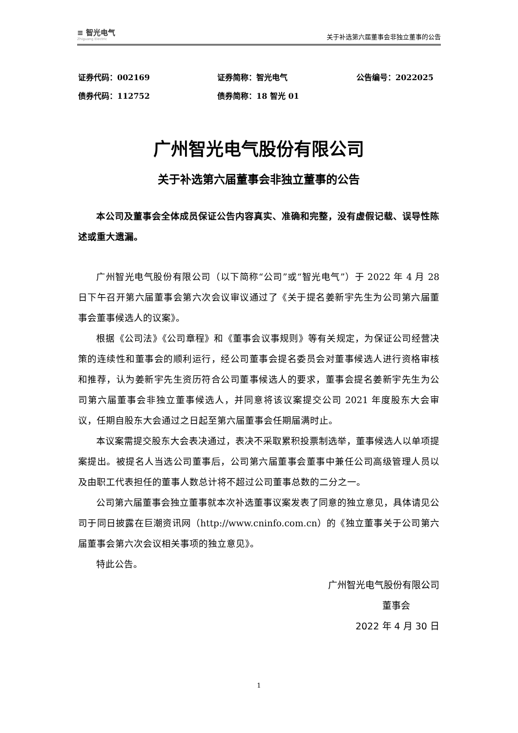≡ 智光电气
Zhiguang Electric
关于补选第六届董事会非独立董事的公告
证券代码：002169
证券简称：智光电气
公告编号：2022025
债券代码：112752
债券简称：18 智光 01
广州智光电气股份有限公司
关于补选第六届董事会非独立董事的公告
本公司及董事会全体成员保证公告内容真实、准确和完整，没有虚假记载、误导性陈述或重大遗漏。
广州智光电气股份有限公司（以下简称“公司”或“智光电气”）于 2022 年 4 月 28 日下午召开第六届董事会第六次会议审议通过了《关于提名姜新宇先生为公司第六届董事会董事候选人的议案》。
根据《公司法》《公司章程》和《董事会议事规则》等有关规定，为保证公司经营决策的连续性和董事会的顺利运行，经公司董事会提名委员会对董事候选人进行资格审核和推荐，认为姜新宇先生资历符合公司董事候选人的要求，董事会提名姜新宇先生为公司第六届董事会非独立董事候选人，并同意将该议案提交公司 2021 年度股东大会审议，任期自股东大会通过之日起至第六届董事会任期届满时止。
本议案需提交股东大会表决通过，表决不采取累积投票制选举，董事候选人以单项提案提出。被提名人当选公司董事后，公司第六届董事会董事中兼任公司高级管理人员以及由职工代表担任的董事人数总计将不超过公司董事总数的二分之一。
公司第六届董事会独立董事就本次补选董事议案发表了同意的独立意见，具体请见公司于同日披露在巨潮资讯网（http://www.cninfo.com.cn）的《独立董事关于公司第六届董事会第六次会议相关事项的独立意见》。
特此公告。
广州智光电气股份有限公司
董事会
2022 年 4 月 30 日
1